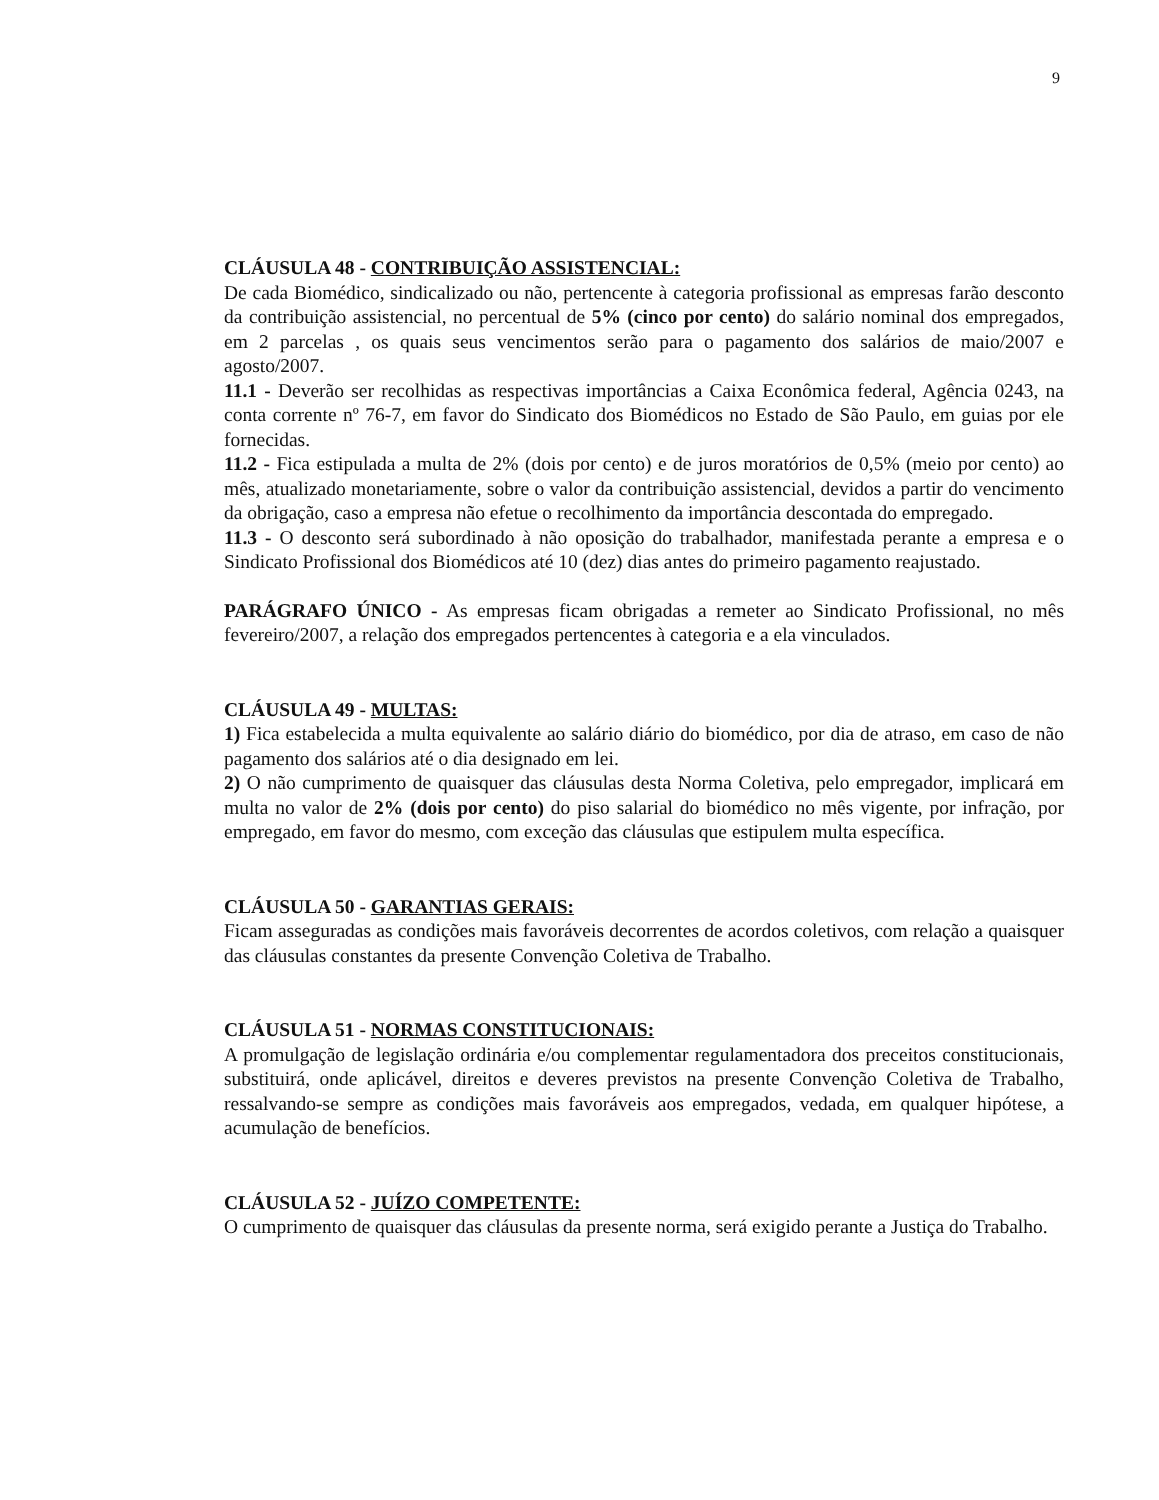9
CLÁUSULA 48 - CONTRIBUIÇÃO ASSISTENCIAL:
De cada Biomédico, sindicalizado ou não, pertencente à categoria profissional as empresas farão desconto da contribuição assistencial, no percentual de 5% (cinco por cento) do salário nominal dos empregados, em 2 parcelas , os quais seus vencimentos serão para o pagamento dos salários de maio/2007 e agosto/2007.
11.1 - Deverão ser recolhidas as respectivas importâncias a Caixa Econômica federal, Agência 0243, na conta corrente nº 76-7, em favor do Sindicato dos Biomédicos no Estado de São Paulo, em guias por ele fornecidas.
11.2 - Fica estipulada a multa de 2% (dois por cento) e de juros moratórios de 0,5% (meio por cento) ao mês, atualizado monetariamente, sobre o valor da contribuição assistencial, devidos a partir do vencimento da obrigação, caso a empresa não efetue o recolhimento da importância descontada do empregado.
11.3 - O desconto será subordinado à não oposição do trabalhador, manifestada perante a empresa e o Sindicato Profissional dos Biomédicos até 10 (dez) dias antes do primeiro pagamento reajustado.
PARÁGRAFO ÚNICO - As empresas ficam obrigadas a remeter ao Sindicato Profissional, no mês fevereiro/2007, a relação dos empregados pertencentes à categoria e a ela vinculados.
CLÁUSULA 49 - MULTAS:
1) Fica estabelecida a multa equivalente ao salário diário do biomédico, por dia de atraso, em caso de não pagamento dos salários até o dia designado em lei.
2) O não cumprimento de quaisquer das cláusulas desta Norma Coletiva, pelo empregador, implicará em multa no valor de 2% (dois por cento) do piso salarial do biomédico no mês vigente, por infração, por empregado, em favor do mesmo, com exceção das cláusulas que estipulem multa específica.
CLÁUSULA 50 - GARANTIAS GERAIS:
Ficam asseguradas as condições mais favoráveis decorrentes de acordos coletivos, com relação a quaisquer das cláusulas constantes da presente Convenção Coletiva de Trabalho.
CLÁUSULA 51 - NORMAS CONSTITUCIONAIS:
A promulgação de legislação ordinária e/ou complementar regulamentadora dos preceitos constitucionais, substituirá, onde aplicável, direitos e deveres previstos na presente Convenção Coletiva de Trabalho, ressalvando-se sempre as condições mais favoráveis aos empregados, vedada, em qualquer hipótese, a acumulação de benefícios.
CLÁUSULA 52 - JUÍZO COMPETENTE:
O cumprimento de quaisquer das cláusulas da presente norma, será exigido perante a Justiça do Trabalho.